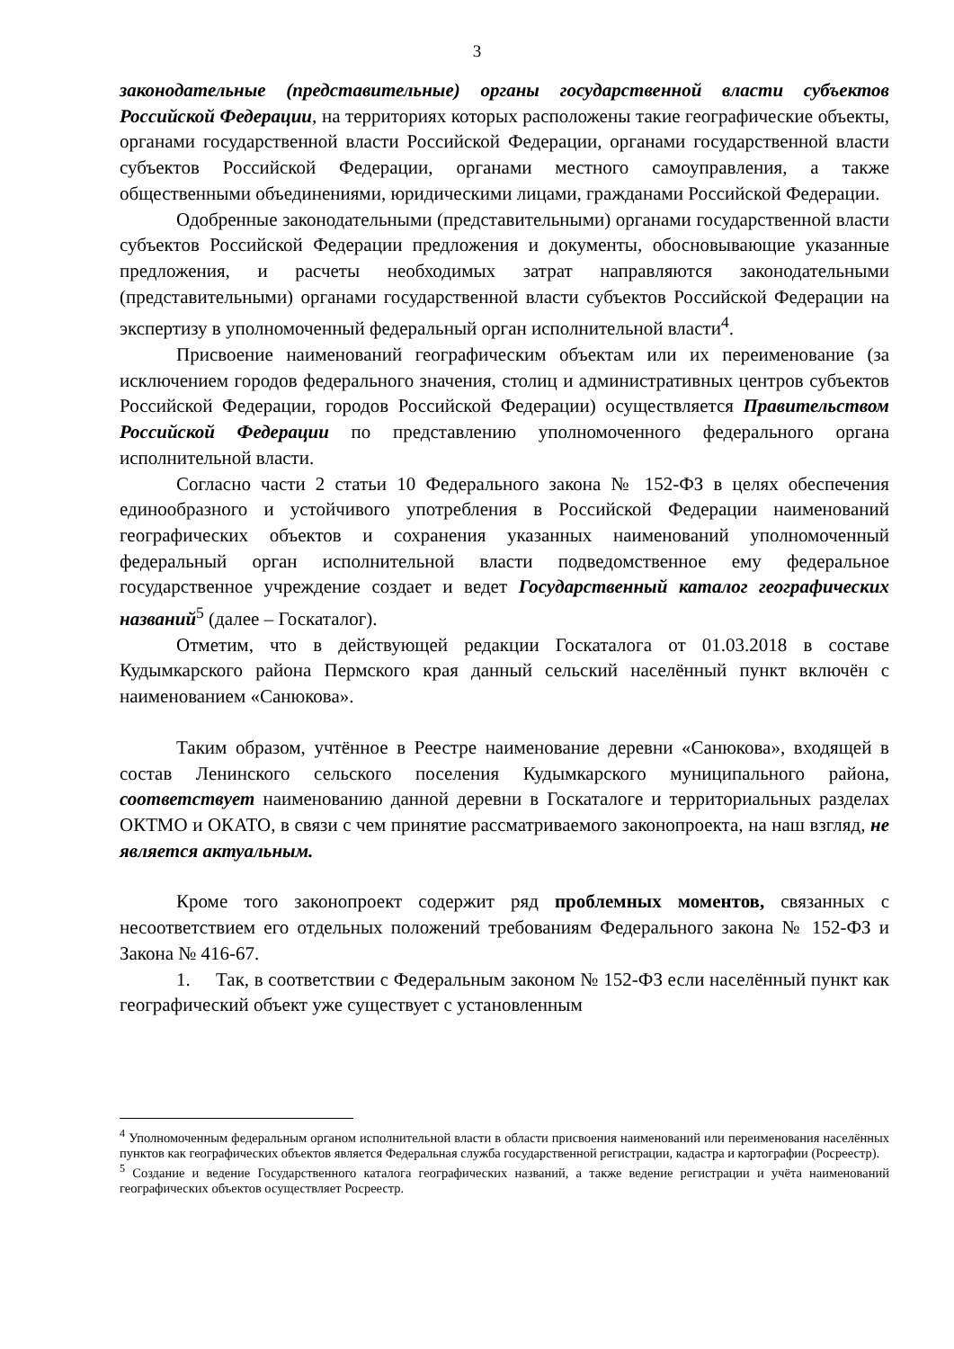3
законодательные (представительные) органы государственной власти субъектов Российской Федерации, на территориях которых расположены такие географические объекты, органами государственной власти Российской Федерации, органами государственной власти субъектов Российской Федерации, органами местного самоуправления, а также общественными объединениями, юридическими лицами, гражданами Российской Федерации.
Одобренные законодательными (представительными) органами государственной власти субъектов Российской Федерации предложения и документы, обосновывающие указанные предложения, и расчеты необходимых затрат направляются законодательными (представительными) органами государственной власти субъектов Российской Федерации на экспертизу в уполномоченный федеральный орган исполнительной власти<sup>4</sup>.
Присвоение наименований географическим объектам или их переименование (за исключением городов федерального значения, столиц и административных центров субъектов Российской Федерации, городов Российской Федерации) осуществляется Правительством Российской Федерации по представлению уполномоченного федерального органа исполнительной власти.
Согласно части 2 статьи 10 Федерального закона № 152-ФЗ в целях обеспечения единообразного и устойчивого употребления в Российской Федерации наименований географических объектов и сохранения указанных наименований уполномоченный федеральный орган исполнительной власти подведомственное ему федеральное государственное учреждение создает и ведет Государственный каталог географических названий<sup>5</sup> (далее – Госкаталог).
Отметим, что в действующей редакции Госкаталога от 01.03.2018 в составе Кудымкарского района Пермского края данный сельский населённый пункт включён с наименованием «Санюкова».
Таким образом, учтённое в Реестре наименование деревни «Санюкова», входящей в состав Ленинского сельского поселения Кудымкарского муниципального района, соответствует наименованию данной деревни в Госкаталоге и территориальных разделах ОКТМО и ОКАТО, в связи с чем принятие рассматриваемого законопроекта, на наш взгляд, не является актуальным.
Кроме того законопроект содержит ряд проблемных моментов, связанных с несоответствием его отдельных положений требованиям Федерального закона № 152-ФЗ и Закона № 416-67.
1. Так, в соответствии с Федеральным законом № 152-ФЗ если населённый пункт как географический объект уже существует с установленным
<sup>4</sup> Уполномоченным федеральным органом исполнительной власти в области присвоения наименований или переименования населённых пунктов как географических объектов является Федеральная служба государственной регистрации, кадастра и картографии (Росреестр).
<sup>5</sup> Создание и ведение Государственного каталога географических названий, а также ведение регистрации и учёта наименований географических объектов осуществляет Росреестр.